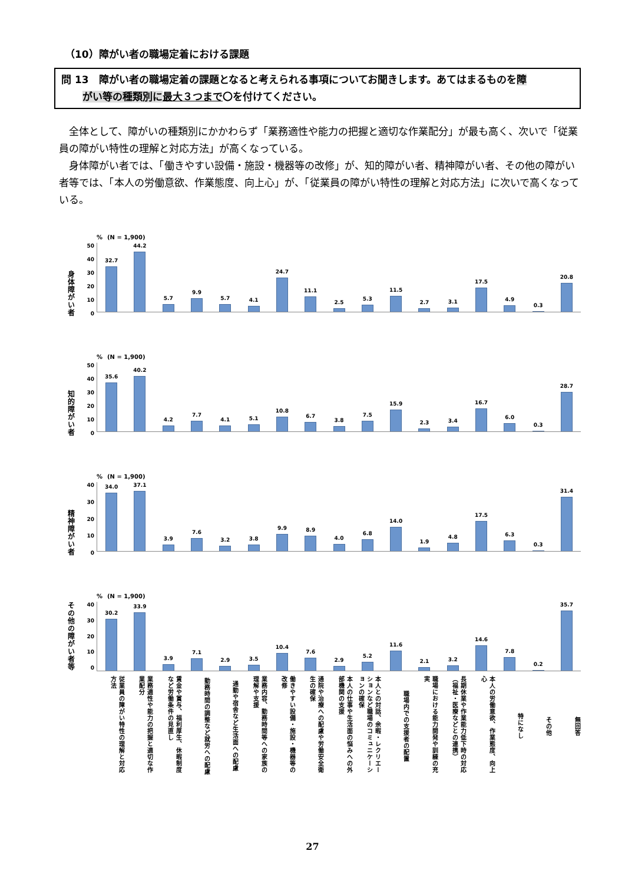（10）障がい者の職場定着における課題
問 13　障がい者の職場定着の課題となると考えられる事項についてお聞きします。あてはまるものを障
がい等の種類別に 最大３つまで〇を付けてください。
全体として、障がいの種類別にかかわらず「業務適性や能力の把握と適切な作業配分」が最も高く、次いで「従業員の障がい特性の理解と対応方法」が高くなっている。
身体障がい者では、「働きやすい設備・施設・機器等の改修」が、知的障がい者、精神障がい者、その他の障がい者等では、「本人の労働意欲、作業態度、向上心」が、「従業員の障がい特性の理解と対応方法」に次いで高くなっている。
身体障がい者
50
40
30
20
10
0
% (N = 1,900)
32.7 44.2 5.7 9.9 5.7 4.1 24.7 11.1 2.5 5.3 11.5 2.7 3.1 17.5 4.9 0.3 20.8
知的障がい者
50
40
30
20
10
0
% (N = 1,900)
35.6 40.2 4.2 7.7 4.1 5.1 10.8 6.7 3.8 7.5 15.9 2.3 3.4 16.7 6.0 0.3 28.7
精神障がい者
40
30
20
10
0
% (N = 1,900)
34.0 37.1 3.9 7.6 3.2 3.8 9.9 8.9 4.0 6.8 14.0 1.9 4.8 17.5 6.3 0.3 31.4
その他の障がい者等
40
30
20
10
0
% (N = 1,900)
30.2 33.9 3.9 7.1 2.9 3.5 10.4 7.6 2.9 5.2 11.6 2.1 3.2 14.6 7.8 0.2 35.7
従業員の障がい特性の理解と対応方法
業務適性や能力の把握と適切な作業配分
賃金や賞与、福利厚生、休暇制度など労働条件の見直し
勤務時間の調整など就労への配慮
通勤や宿舎など生活面への配慮
業務内容、勤務時間等への家族の理解や支援
働きやすい設備・施設・機器等の改修
通院や治療への配慮や労働安全衛生の確保
本人の仕事や生活面の悩みへの外部機関の支援
本人との対話、余暇・レクリエーションなど職場のコミュニケーションの確保
職場内での支援者の配置
職場における能力開発や訓練の充実
長期休業や作業能力低下時の対応（福祉・医療などとの連携）
本人の労働意欲、作業態度、向上心
特になし
その他
無回答
27